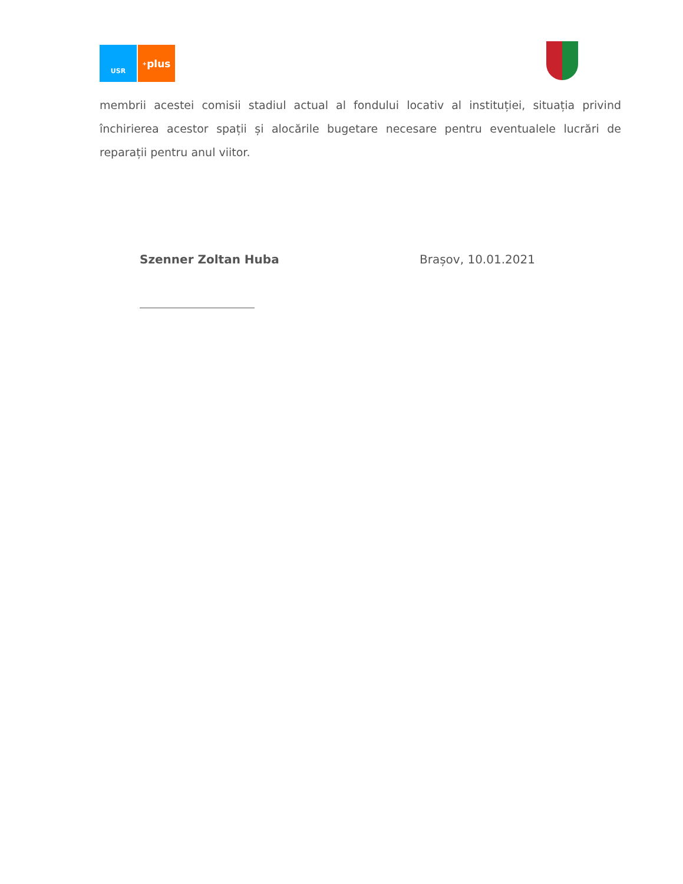USR
<sup>+</sup>plus
membrii acestei comisii stadiul actual al fondului locativ al instituției, situația privind închirierea acestor spații și alocările bugetare necesare pentru eventualele lucrări de reparații pentru anul viitor.
Szenner Zoltan Huba Brașov, 10.01.2021